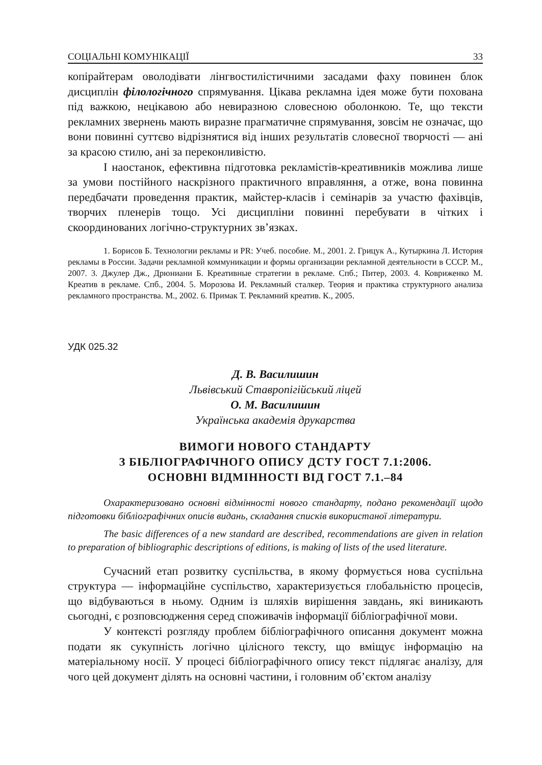СОЦІАЛЬНІ КОМУНІКАЦІЇ 33
копірайтерам оволодівати лінгвостилістичними засадами фаху повинен блок дисциплін філологічного спрямування. Цікава рекламна ідея може бути похована під важкою, нецікавою або невиразною словесною оболонкою. Те, що тексти рекламних звернень мають виразне прагматичне спрямування, зовсім не означає, що вони повинні суттєво відрізнятися від інших результатів словесної творчості — ані за красою стилю, ані за переконливістю.
І наостанок, ефективна підготовка рекламістів-креативників можлива лише за умови постійного наскрізного практичного вправляння, а отже, вона повинна передбачати проведення практик, майстер-класів і семінарів за участю фахівців, творчих пленерів тощо. Усі дисципліни повинні перебувати в чітких і скоординованих логічно-структурних зв’язках.
1. Борисов Б. Технологии рекламы и PR: Учеб. пособие. М., 2001. 2. Грицук А., Кутыркина Л. История рекламы в России. Задачи рекламной коммуникации и формы организации рекламной деятельности в СССР. М., 2007. 3. Джулер Дж., Дрюниани Б. Креативные стратегии в рекламе. Спб.; Питер, 2003. 4. Ковриженко М. Креатив в рекламе. Спб., 2004. 5. Морозова И. Рекламный сталкер. Теория и практика структурного анализа рекламного пространства. М., 2002. 6. Примак Т. Рекламний креатив. К., 2005.
УДК 025.32
Д. В. Василишин
Львівський Ставропігійський ліцей
О. М. Василишин
Українська академія друкарства
ВИМОГИ НОВОГО СТАНДАРТУ
З БІБЛІОГРАФІЧНОГО ОПИСУ ДСТУ ГОСТ 7.1:2006.
ОСНОВНІ ВІДМІННОСТІ ВІД ГОСТ 7.1.–84
Охарактеризовано основні відмінності нового стандарту, подано рекомендації щодо підготовки бібліографічних описів видань, складання списків використаної літератури.
The basic differences of a new standard are described, recommendations are given in relation to preparation of bibliographic descriptions of editions, is making of lists of the used literature.
Сучасний етап розвитку суспільства, в якому формується нова суспільна структура — інформаційне суспільство, характеризується глобальністю процесів, що відбуваються в ньому. Одним із шляхів вирішення завдань, які виникають сьогодні, є розповсюдження серед споживачів інформації бібліографічної мови.
У контексті розгляду проблем бібліографічного описання документ можна подати як сукупність логічно цілісного тексту, що вміщує інформацію на матеріальному носії. У процесі бібліографічного опису текст підлягає аналізу, для чого цей документ ділять на основні частини, і головним об’єктом аналізу